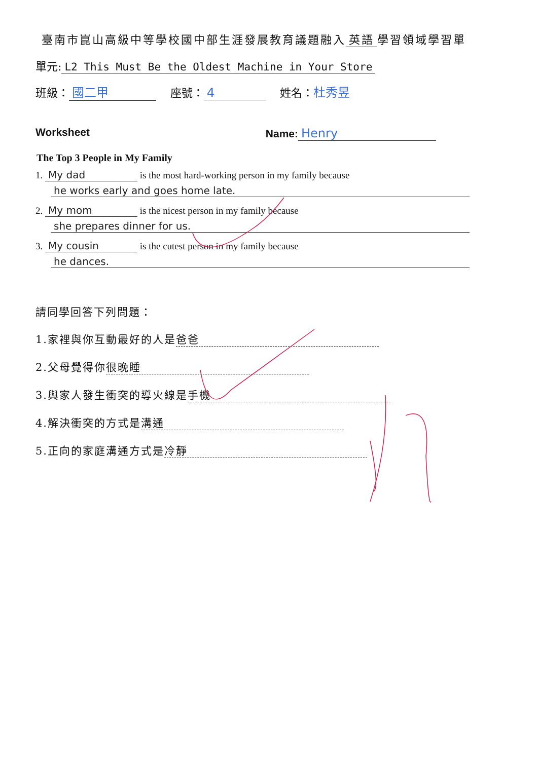臺南市崑山高級中等學校國中部生涯發展教育議題融入 英語 學習領域學習單
單元: L2 This Must Be the Oldest Machine in Your Store
班級： 國二甲 座號： 4 姓名：杜秀昱
Worksheet Name: Henry
The Top 3 People in My Family
1. My dad is the most hard-working person in my family because
he works early and goes home late.
2. My mom is the nicest person in my family because
she prepares dinner for us.
3. My cousin is the cutest person in my family because
he dances.
請同學回答下列問題：
1.家裡與你互動最好的人是 爸爸
2.父母覺得你 很晚睡
3.與家人發生衝突的導火線是 手機
4.解決衝突的方式是 溝通
5.正向的家庭溝通方式是 冷靜